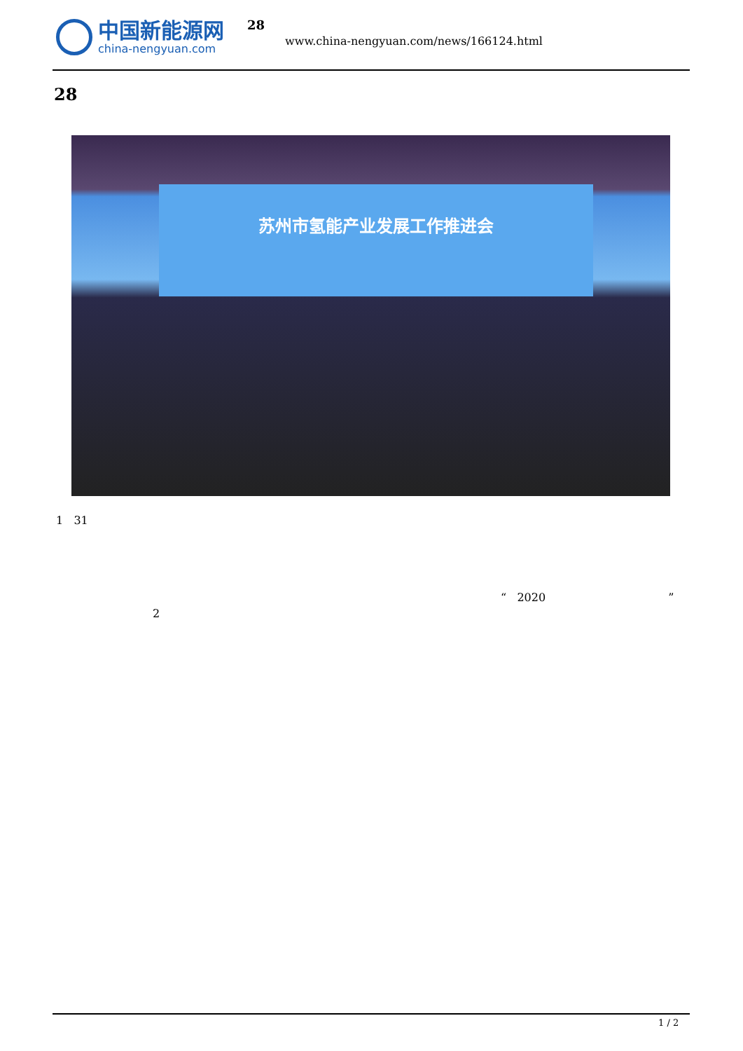中国新能源网
china-nengyuan.com
28
www.china-nengyuan.com/news/166124.html
28
苏州市氢能产业发展工作推进会
1 31
“ 2020 ”
2
1 / 2